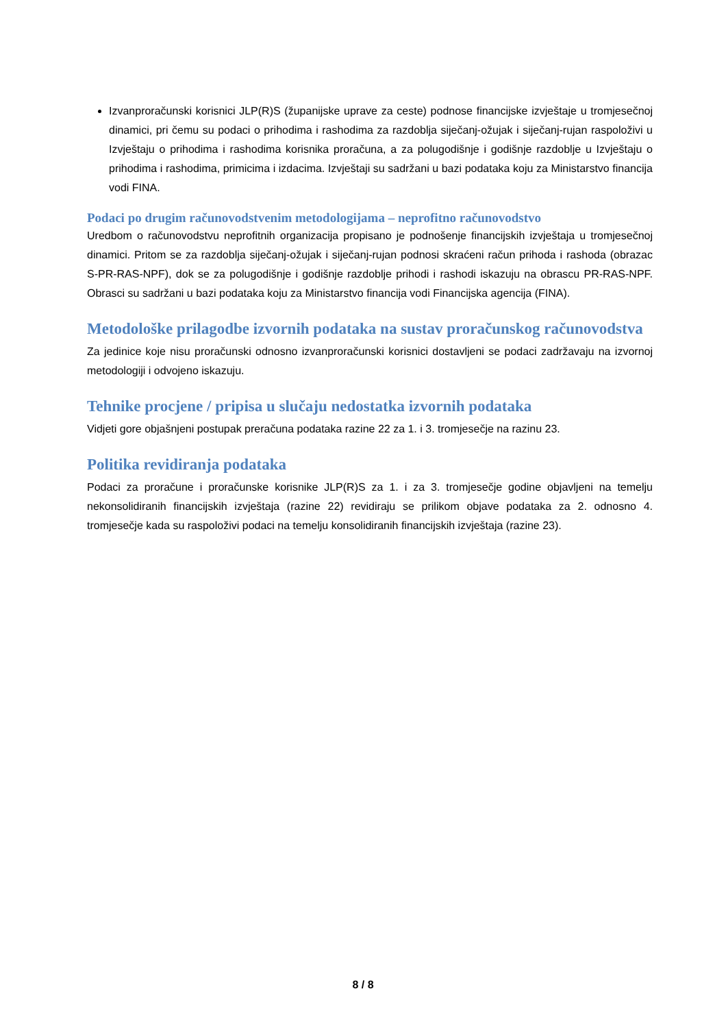Izvanproračunski korisnici JLP(R)S (županijske uprave za ceste) podnose financijske izvještaje u tromjesečnoj dinamici, pri čemu su podaci o prihodima i rashodima za razdoblja siječanj-ožujak i siječanj-rujan raspoloživi u Izvještaju o prihodima i rashodima korisnika proračuna, a za polugodišnje i godišnje razdoblje u Izvještaju o prihodima i rashodima, primicima i izdacima. Izvještaji su sadržani u bazi podataka koju za Ministarstvo financija vodi FINA.
Podaci po drugim računovodstvenim metodologijama – neprofitno računovodstvo
Uredbom o računovodstvu neprofitnih organizacija propisano je podnošenje financijskih izvještaja u tromjesečnoj dinamici. Pritom se za razdoblja siječanj-ožujak i siječanj-rujan podnosi skraćeni račun prihoda i rashoda (obrazac S-PR-RAS-NPF), dok se za polugodišnje i godišnje razdoblje prihodi i rashodi iskazuju na obrascu PR-RAS-NPF. Obrasci su sadržani u bazi podataka koju za Ministarstvo financija vodi Financijska agencija (FINA).
Metodološke prilagodbe izvornih podataka na sustav proračunskog računovodstva
Za jedinice koje nisu proračunski odnosno izvanproračunski korisnici dostavljeni se podaci zadržavaju na izvornoj metodologiji i odvojeno iskazuju.
Tehnike procjene / pripisa u slučaju nedostatka izvornih podataka
Vidjeti gore objašnjeni postupak preračuna podataka razine 22 za 1. i 3. tromjesečje na razinu 23.
Politika revidiranja podataka
Podaci za proračune i proračunske korisnike JLP(R)S za 1. i za 3. tromjesečje godine objavljeni na temelju nekonsolidiranih financijskih izvještaja (razine 22) revidiraju se prilikom objave podataka za 2. odnosno 4. tromjesečje kada su raspoloživi podaci na temelju konsolidiranih financijskih izvještaja (razine 23).
8 / 8